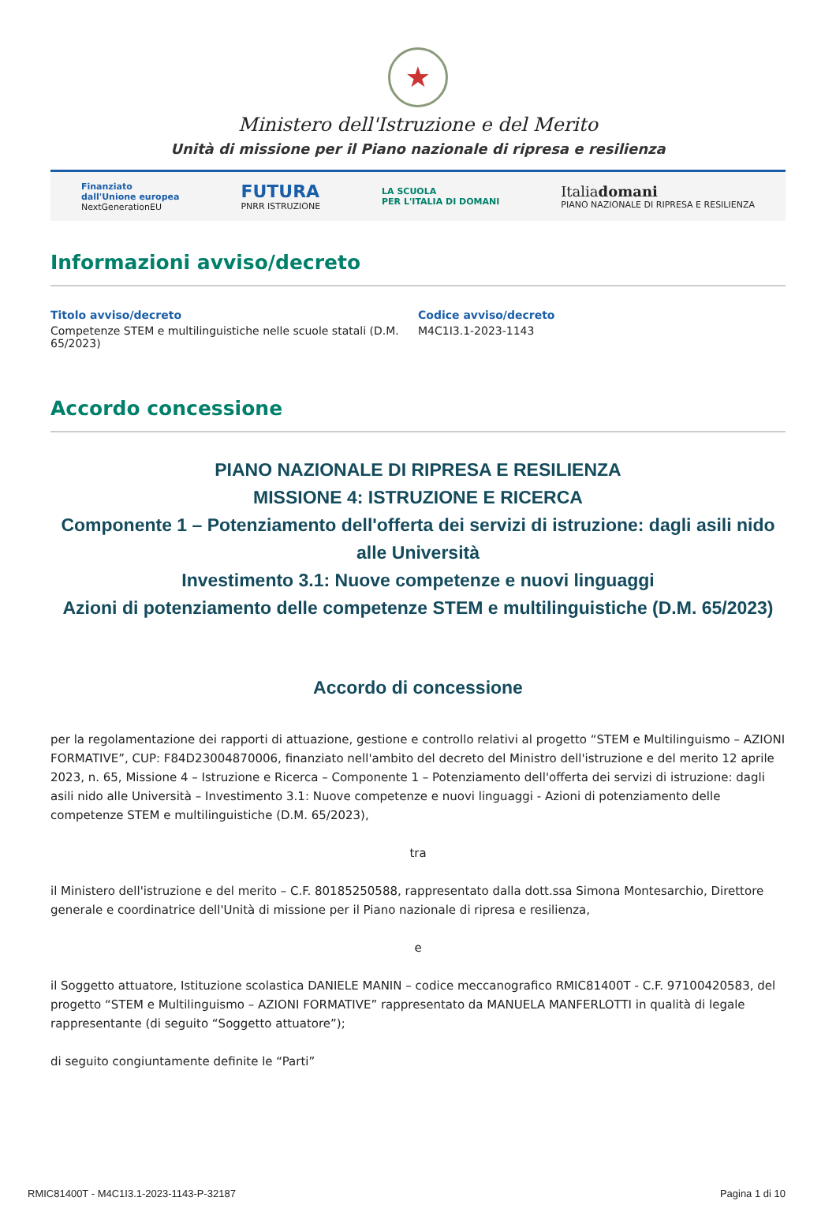★
Ministero dell'Istruzione e del Merito
Unità di missione per il Piano nazionale di ripresa e resilienza
Finanziato
dall'Unione europea
NextGenerationEU
FUTURA
PNRR ISTRUZIONE
LA SCUOLA
PER L'ITALIA DI DOMANI
Italiadomani
PIANO NAZIONALE DI RIPRESA E RESILIENZA
Informazioni avviso/decreto
Titolo avviso/decreto
Competenze STEM e multilinguistiche nelle scuole statali (D.M. 65/2023)
Codice avviso/decreto
M4C1I3.1-2023-1143
Accordo concessione
PIANO NAZIONALE DI RIPRESA E RESILIENZA
MISSIONE 4: ISTRUZIONE E RICERCA
Componente 1 – Potenziamento dell'offerta dei servizi di istruzione: dagli asili nido alle Università
Investimento 3.1: Nuove competenze e nuovi linguaggi
Azioni di potenziamento delle competenze STEM e multilinguistiche (D.M. 65/2023)
Accordo di concessione
per la regolamentazione dei rapporti di attuazione, gestione e controllo relativi al progetto “STEM e Multilinguismo – AZIONI FORMATIVE”, CUP: F84D23004870006, finanziato nell'ambito del decreto del Ministro dell'istruzione e del merito 12 aprile 2023, n. 65, Missione 4 – Istruzione e Ricerca – Componente 1 – Potenziamento dell'offerta dei servizi di istruzione: dagli asili nido alle Università – Investimento 3.1: Nuove competenze e nuovi linguaggi - Azioni di potenziamento delle competenze STEM e multilinguistiche (D.M. 65/2023),
tra
il Ministero dell'istruzione e del merito – C.F. 80185250588, rappresentato dalla dott.ssa Simona Montesarchio, Direttore generale e coordinatrice dell'Unità di missione per il Piano nazionale di ripresa e resilienza,
e
il Soggetto attuatore, Istituzione scolastica DANIELE MANIN – codice meccanografico RMIC81400T - C.F. 97100420583, del progetto “STEM e Multilinguismo – AZIONI FORMATIVE” rappresentato da MANUELA MANFERLOTTI in qualità di legale rappresentante (di seguito “Soggetto attuatore”);
di seguito congiuntamente definite le “Parti”
RMIC81400T - M4C1I3.1-2023-1143-P-32187 Pagina 1 di 10